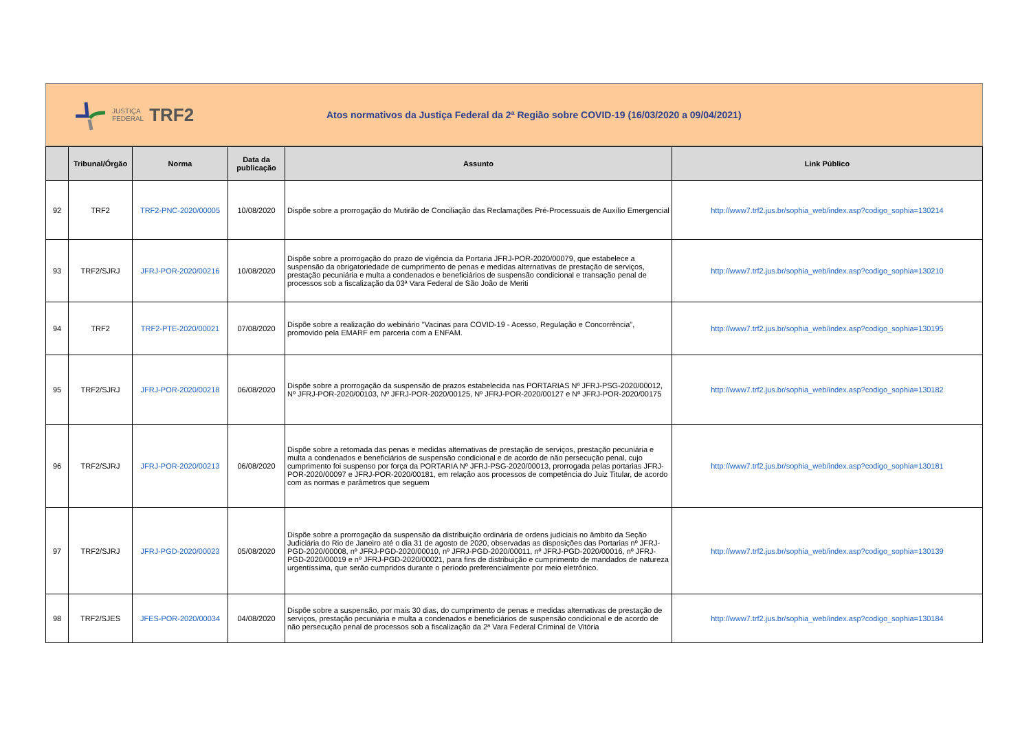JUSTIÇA
FEDERAL
TRF2
Atos normativos da Justiça Federal da 2ª Região sobre COVID-19 (16/03/2020 a 09/04/2021)
| | Tribunal/Órgão | Norma | Data da publicação | Assunto | Link Público |
| --- | --- | --- | --- | --- | --- |
| 92 | TRF2 | TRF2-PNC-2020/00005 | 10/08/2020 | Dispõe sobre a prorrogação do Mutirão de Conciliação das Reclamações Pré-Processuais de Auxílio Emergencial | http://www7.trf2.jus.br/sophia_web/index.asp?codigo_sophia=130214 |
| 93 | TRF2/SJRJ | JFRJ-POR-2020/00216 | 10/08/2020 | Dispõe sobre a prorrogação do prazo de vigência da Portaria JFRJ-POR-2020/00079, que estabelece a suspensão da obrigatoriedade de cumprimento de penas e medidas alternativas de prestação de serviços, prestação pecuniária e multa a condenados e beneficiários de suspensão condicional e transação penal de processos sob a fiscalização da 03ª Vara Federal de São João de Meriti | http://www7.trf2.jus.br/sophia_web/index.asp?codigo_sophia=130210 |
| 94 | TRF2 | TRF2-PTE-2020/00021 | 07/08/2020 | Dispõe sobre a realização do webinário "Vacinas para COVID-19 - Acesso, Regulação e Concorrência", promovido pela EMARF em parceria com a ENFAM. | http://www7.trf2.jus.br/sophia_web/index.asp?codigo_sophia=130195 |
| 95 | TRF2/SJRJ | JFRJ-POR-2020/00218 | 06/08/2020 | Dispõe sobre a prorrogação da suspensão de prazos estabelecida nas PORTARIAS Nº JFRJ-PSG-2020/00012, Nº JFRJ-POR-2020/00103, Nº JFRJ-POR-2020/00125, Nº JFRJ-POR-2020/00127 e Nº JFRJ-POR-2020/00175 | http://www7.trf2.jus.br/sophia_web/index.asp?codigo_sophia=130182 |
| 96 | TRF2/SJRJ | JFRJ-POR-2020/00213 | 06/08/2020 | Dispõe sobre a retomada das penas e medidas alternativas de prestação de serviços, prestação pecuniária e multa a condenados e beneficiários de suspensão condicional e de acordo de não persecução penal, cujo cumprimento foi suspenso por força da PORTARIA Nº JFRJ-PSG-2020/00013, prorrogada pelas portarias JFRJ-POR-2020/00097 e JFRJ-POR-2020/00181, em relação aos processos de competência do Juiz Titular, de acordo com as normas e parâmetros que seguem | http://www7.trf2.jus.br/sophia_web/index.asp?codigo_sophia=130181 |
| 97 | TRF2/SJRJ | JFRJ-PGD-2020/00023 | 05/08/2020 | Dispõe sobre a prorrogação da suspensão da distribuição ordinária de ordens judiciais no âmbito da Seção Judiciária do Rio de Janeiro até o dia 31 de agosto de 2020, observadas as disposições das Portarias nº JFRJ-PGD-2020/00008, nº JFRJ-PGD-2020/00010, nº JFRJ-PGD-2020/00011, nº JFRJ-PGD-2020/00016, nº JFRJ-PGD-2020/00019 e nº JFRJ-PGD-2020/00021, para fins de distribuição e cumprimento de mandados de natureza urgentíssima, que serão cumpridos durante o período preferencialmente por meio eletrônico. | http://www7.trf2.jus.br/sophia_web/index.asp?codigo_sophia=130139 |
| 98 | TRF2/SJES | JFES-POR-2020/00034 | 04/08/2020 | Dispõe sobre a suspensão, por mais 30 dias, do cumprimento de penas e medidas alternativas de prestação de serviços, prestação pecuniária e multa a condenados e beneficiários de suspensão condicional e de acordo de não persecução penal de processos sob a fiscalização da 2ª Vara Federal Criminal de Vitória | http://www7.trf2.jus.br/sophia_web/index.asp?codigo_sophia=130184 |